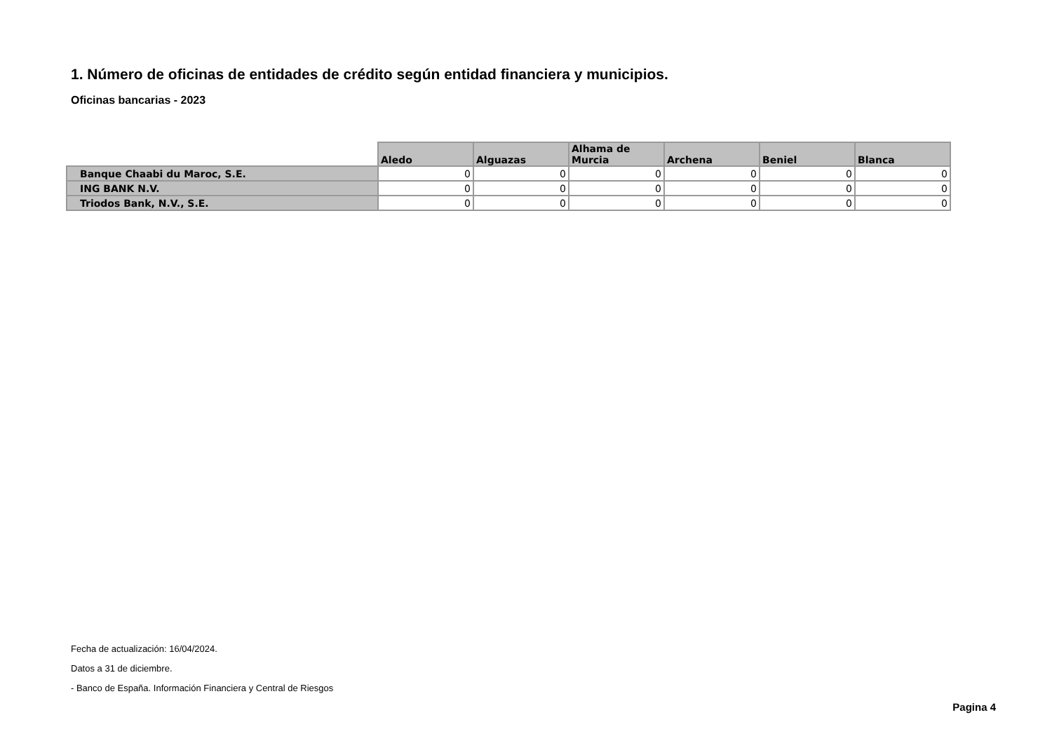1. Número de oficinas de entidades de crédito según entidad financiera y municipios.
Oficinas bancarias - 2023
| | Aledo | Alguazas | Alhama de Murcia | Archena | Beniel | Blanca |
| --- | --- | --- | --- | --- | --- | --- |
| Banque Chaabi du Maroc, S.E. | 0 | 0 | 0 | 0 | 0 | 0 |
| ING BANK N.V. | 0 | 0 | 0 | 0 | 0 | 0 |
| Triodos Bank, N.V., S.E. | 0 | 0 | 0 | 0 | 0 | 0 |
Fecha de actualización: 16/04/2024.
Datos a 31 de diciembre.
- Banco de España. Información Financiera y Central de Riesgos
Pagina 4